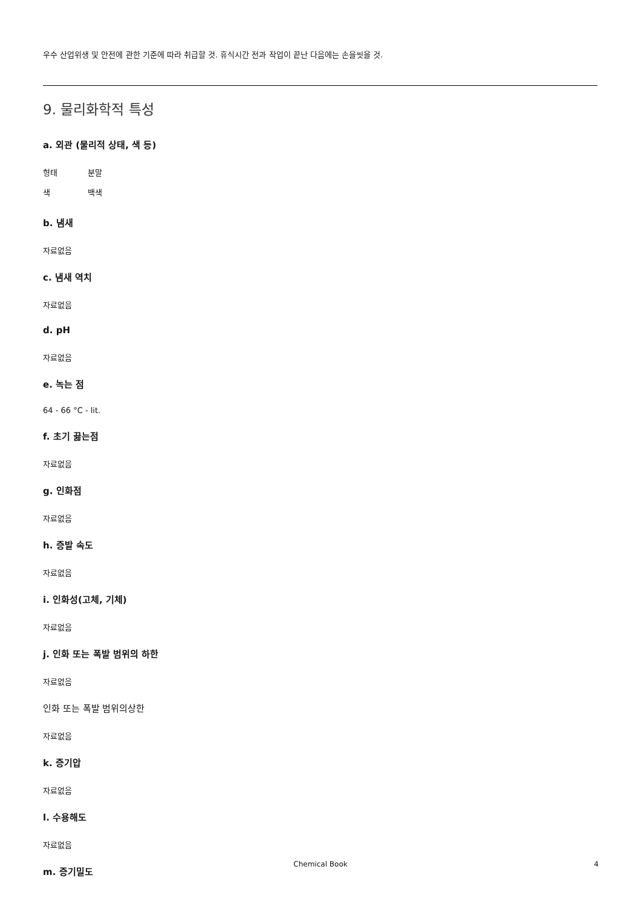우수 산업위생 및 안전에 관한 기준에 따라 취급할 것. 휴식시간 전과 작업이 끝난 다음에는 손을씻을 것.
9. 물리화학적 특성
a. 외관 (물리적 상태, 색 등)
형태 분말
색 백색
b. 냄새
자료없음
c. 냄새 역치
자료없음
d. pH
자료없음
e. 녹는 점
64 - 66 °C - lit.
f. 초기 끓는점
자료없음
g. 인화점
자료없음
h. 증발 속도
자료없음
i. 인화성(고체, 기체)
자료없음
j. 인화 또는 폭발 범위의 하한
자료없음
인화 또는 폭발 범위의상한
자료없음
k. 증기압
자료없음
l. 수용해도
자료없음
m. 증기밀도
Chemical Book 4